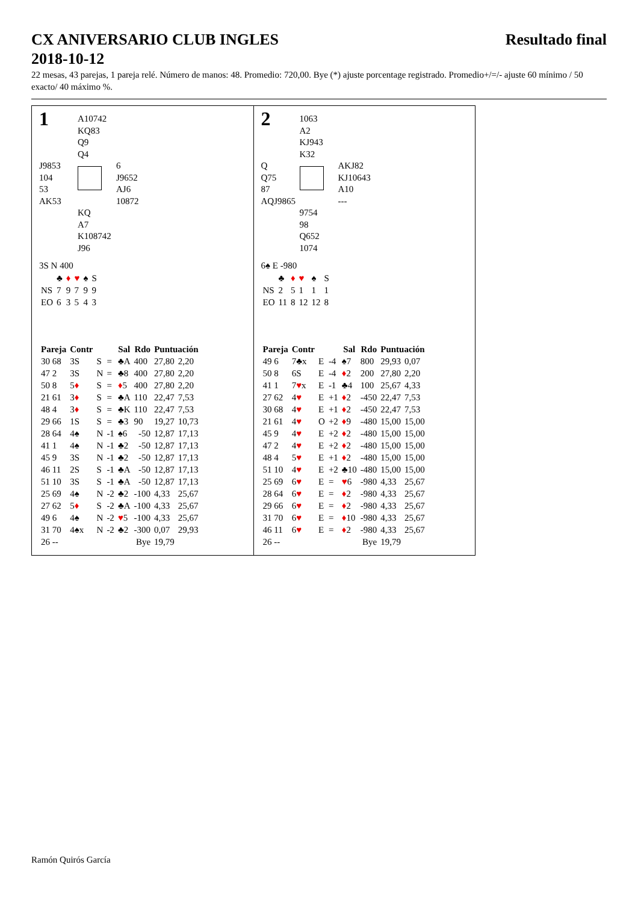CX ANIVERSARIO CLUB INGLES
2018-10-12 Resultado final
22 mesas, 43 parejas, 1 pareja relé. Número de manos: 48. Promedio: 720,00. Bye (*) ajuste porcentage registrado. Promedio+/=/- ajuste 60 mínimo / 50 exacto/ 40 máximo %.
1
A10742
KQ83
Q9
Q4
J9853
104
53
AK53
6
J9652
AJ6
10872
KQ
A7
K108742
J96
3S N 400
| | ♣ | ♦ | ♥ | ♠ | S |
| NS | 7 | 9 | 7 | 9 | 9 |
| EO | 6 | 3 | 5 | 4 | 3 |
| Pareja | Contr | | | Sal | Rdo | Puntuación | |
| --- | --- | --- | --- | --- | --- | --- | --- |
| 30 68 | 3S | S | = | ♣A | 400 | 27,80 | 2,20 |
| 47 2 | 3S | N | = | ♣8 | 400 | 27,80 | 2,20 |
| 50 8 | 5 ♦ | S | = | ♦ 5 | 400 | 27,80 | 2,20 |
| 21 61 | 3 ♦ | S | = | ♣A | 110 | 22,47 | 7,53 |
| 48 4 | 3 ♦ | S | = | ♣K | 110 | 22,47 | 7,53 |
| 29 66 | 1S | S | = | ♣3 | 90 | 19,27 | 10,73 |
| 28 64 | 4♠ | N | -1 | ♠6 | -50 | 12,87 | 17,13 |
| 41 1 | 4♠ | N | -1 | ♣2 | -50 | 12,87 | 17,13 |
| 45 9 | 3S | N | -1 | ♣2 | -50 | 12,87 | 17,13 |
| 46 11 | 2S | S | -1 | ♣A | -50 | 12,87 | 17,13 |
| 51 10 | 3S | S | -1 | ♣A | -50 | 12,87 | 17,13 |
| 25 69 | 4♠ | N | -2 | ♣2 | -100 | 4,33 | 25,67 |
| 27 62 | 5 ♦ | S | -2 | ♣A | -100 | 4,33 | 25,67 |
| 49 6 | 4♠ | N | -2 | ♥ 5 | -100 | 4,33 | 25,67 |
| 31 70 | 4♠x | N | -2 | ♣2 | -300 | 0,07 | 29,93 |
| 26 -- | | | | | Bye | 19,79 | |
2
1063
A2
KJ943
K32
Q
Q75
87
AQJ9865
AKJ82
KJ10643
A10
---
9754
98
Q652
1074
6♠ E -980
| | ♣ | ♦ | ♥ | ♠ | S |
| NS | 2 | 5 | 1 | 1 | 1 |
| EO | 11 | 8 | 12 | 12 | 8 |
| Pareja | Contr | | | Sal | Rdo | Puntuación | |
| --- | --- | --- | --- | --- | --- | --- | --- |
| 49 6 | 7♣x | E | -4 | ♠7 | 800 | 29,93 | 0,07 |
| 50 8 | 6S | E | -4 | ♦ 2 | 200 | 27,80 | 2,20 |
| 41 1 | 7 ♥ x | E | -1 | ♣4 | 100 | 25,67 | 4,33 |
| 27 62 | 4 ♥ | E | +1 | ♦ 2 | -450 | 22,47 | 7,53 |
| 30 68 | 4 ♥ | E | +1 | ♦ 2 | -450 | 22,47 | 7,53 |
| 21 61 | 4 ♥ | O | +2 | ♦ 9 | -480 | 15,00 | 15,00 |
| 45 9 | 4 ♥ | E | +2 | ♦ 2 | -480 | 15,00 | 15,00 |
| 47 2 | 4 ♥ | E | +2 | ♦ 2 | -480 | 15,00 | 15,00 |
| 48 4 | 5 ♥ | E | +1 | ♦ 2 | -480 | 15,00 | 15,00 |
| 51 10 | 4 ♥ | E | +2 | ♣10 | -480 | 15,00 | 15,00 |
| 25 69 | 6 ♥ | E | = | ♥ 6 | -980 | 4,33 | 25,67 |
| 28 64 | 6 ♥ | E | = | ♦ 2 | -980 | 4,33 | 25,67 |
| 29 66 | 6 ♥ | E | = | ♦ 2 | -980 | 4,33 | 25,67 |
| 31 70 | 6 ♥ | E | = | ♦ 10 | -980 | 4,33 | 25,67 |
| 46 11 | 6 ♥ | E | = | ♦ 2 | -980 | 4,33 | 25,67 |
| 26 -- | | | | | Bye | 19,79 | |
Ramón Quirós García